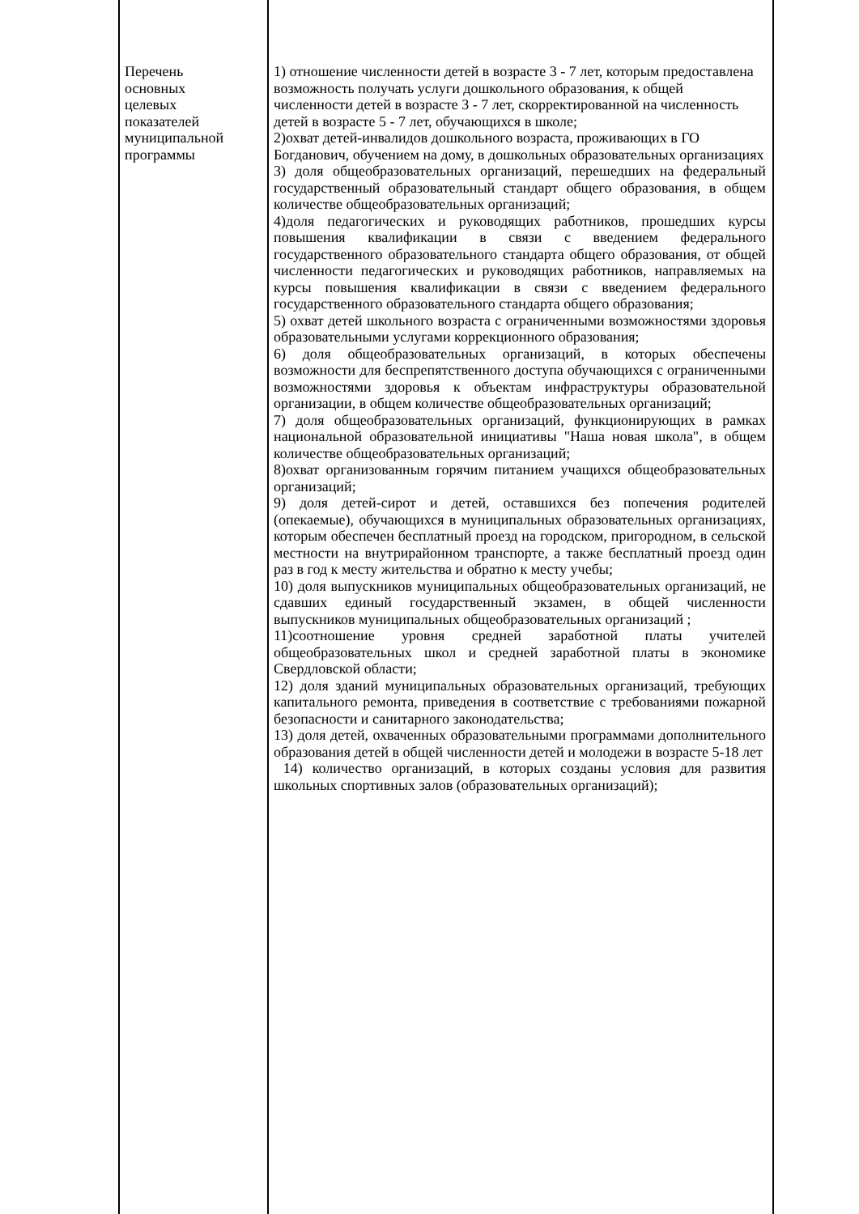| Перечень основных целевых показателей муниципальной программы | 1) отношение численности детей в возрасте 3 - 7 лет, которым предоставлена возможность получать услуги дошкольного образования, к общей численности детей в возрасте 3 - 7 лет, скорректированной на численность детей в возрасте 5 - 7 лет, обучающихся в школе; 2)охват детей-инвалидов дошкольного возраста, проживающих в ГО Богданович, обучением на дому, в дошкольных образовательных организациях 3) доля общеобразовательных организаций, перешедших на федеральный государственный образовательный стандарт общего образования, в общем количестве общеобразовательных организаций; 4)доля педагогических и руководящих работников, прошедших курсы повышения квалификации в связи с введением федерального государственного образовательного стандарта общего образования, от общей численности педагогических и руководящих работников, направляемых на курсы повышения квалификации в связи с введением федерального государственного образовательного стандарта общего образования; 5) охват детей школьного возраста с ограниченными возможностями здоровья образовательными услугами коррекционного образования; 6) доля общеобразовательных организаций, в которых обеспечены возможности для беспрепятственного доступа обучающихся с ограниченными возможностями здоровья к объектам инфраструктуры образовательной организации, в общем количестве общеобразовательных организаций; 7) доля общеобразовательных организаций, функционирующих в рамках национальной образовательной инициативы "Наша новая школа", в общем количестве общеобразовательных организаций; 8)охват организованным горячим питанием учащихся общеобразовательных организаций; 9) доля детей-сирот и детей, оставшихся без попечения родителей (опекаемые), обучающихся в муниципальных образовательных организациях, которым обеспечен бесплатный проезд на городском, пригородном, в сельской местности на внутрирайонном транспорте, а также бесплатный проезд один раз в год к месту жительства и обратно к месту учебы; 10) доля выпускников муниципальных общеобразовательных организаций, не сдавших единый государственный экзамен, в общей численности выпускников муниципальных общеобразовательных организаций ; 11)соотношение уровня средней заработной платы учителей общеобразовательных школ и средней заработной платы в экономике Свердловской области; 12) доля зданий муниципальных образовательных организаций, требующих капитального ремонта, приведения в соответствие с требованиями пожарной безопасности и санитарного законодательства; 13) доля детей, охваченных образовательными программами дополнительного образования детей в общей численности детей и молодежи в возрасте 5-18 лет 14) количество организаций, в которых созданы условия для развития школьных спортивных залов (образовательных организаций); |